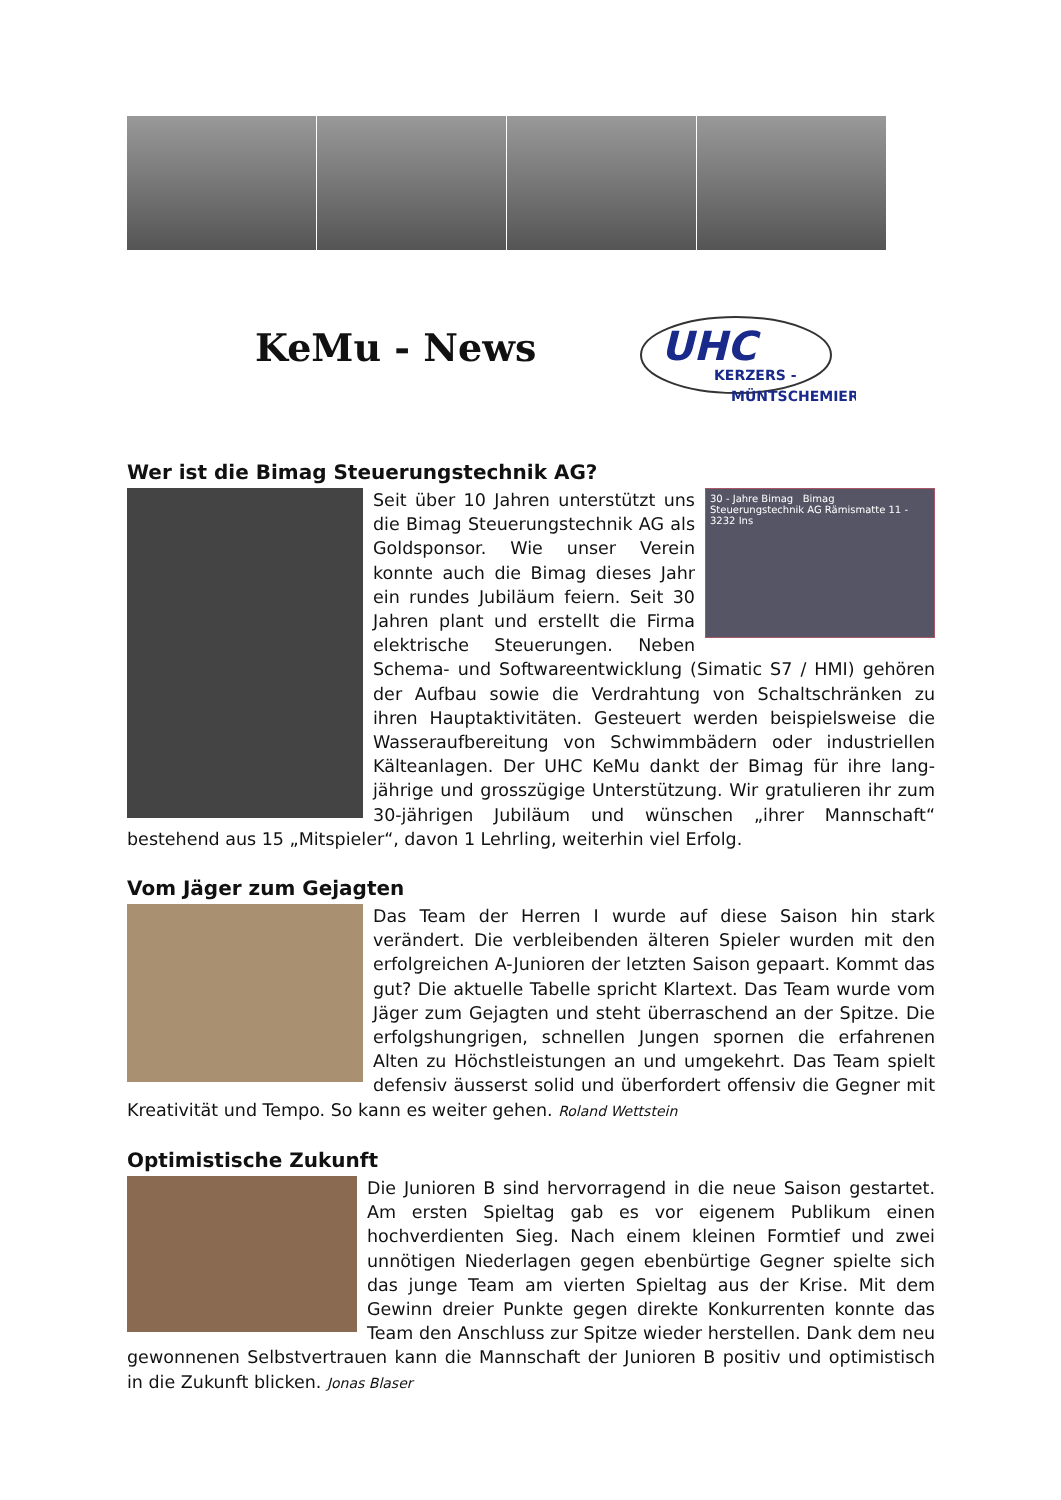KeMu - News
UHC
KERZERS -
MÜNTSCHEMIER
Wer ist die Bimag Steuerungstechnik AG?
30 - Jahre Bimag Bimag Steuerungstechnik AG Rämismatte 11 - 3232 Ins
Seit über 10 Jahren unterstützt uns die Bimag Steuerungstechnik AG als Goldsponsor. Wie unser Verein konnte auch die Bimag dieses Jahr ein rundes Jubiläum feiern. Seit 30 Jahren plant und erstellt die Firma elektrische Steuerungen. Neben Schema- und Softwareentwicklung (Simatic S7 / HMI) gehören der Aufbau sowie die Verdrahtung von Schaltschränken zu ihren Hauptaktivitäten. Gesteuert werden beispielsweise die Wasseraufbereitung von Schwimmbädern oder industriellen Kälteanlagen. Der UHC KeMu dankt der Bimag für ihre lang-jährige und grosszügige Unterstützung. Wir gratulieren ihr zum 30-jährigen Jubiläum und wünschen „ihrer Mannschaft“ bestehend aus 15 „Mitspieler“, davon 1 Lehrling, weiterhin viel Erfolg.
Vom Jäger zum Gejagten
Das Team der Herren I wurde auf diese Saison hin stark verändert. Die verbleibenden älteren Spieler wurden mit den erfolgreichen A-Junioren der letzten Saison gepaart. Kommt das gut? Die aktuelle Tabelle spricht Klartext. Das Team wurde vom Jäger zum Gejagten und steht überraschend an der Spitze. Die erfolgshungrigen, schnellen Jungen spornen die erfahrenen Alten zu Höchstleistungen an und umgekehrt. Das Team spielt defensiv äusserst solid und überfordert offensiv die Gegner mit Kreativität und Tempo. So kann es weiter gehen. Roland Wettstein
Optimistische Zukunft
Die Junioren B sind hervorragend in die neue Saison gestartet. Am ersten Spieltag gab es vor eigenem Publikum einen hochverdienten Sieg. Nach einem kleinen Formtief und zwei unnötigen Niederlagen gegen ebenbürtige Gegner spielte sich das junge Team am vierten Spieltag aus der Krise. Mit dem Gewinn dreier Punkte gegen direkte Konkurrenten konnte das Team den Anschluss zur Spitze wieder herstellen. Dank dem neu gewonnenen Selbstvertrauen kann die Mannschaft der Junioren B positiv und optimistisch in die Zukunft blicken. Jonas Blaser